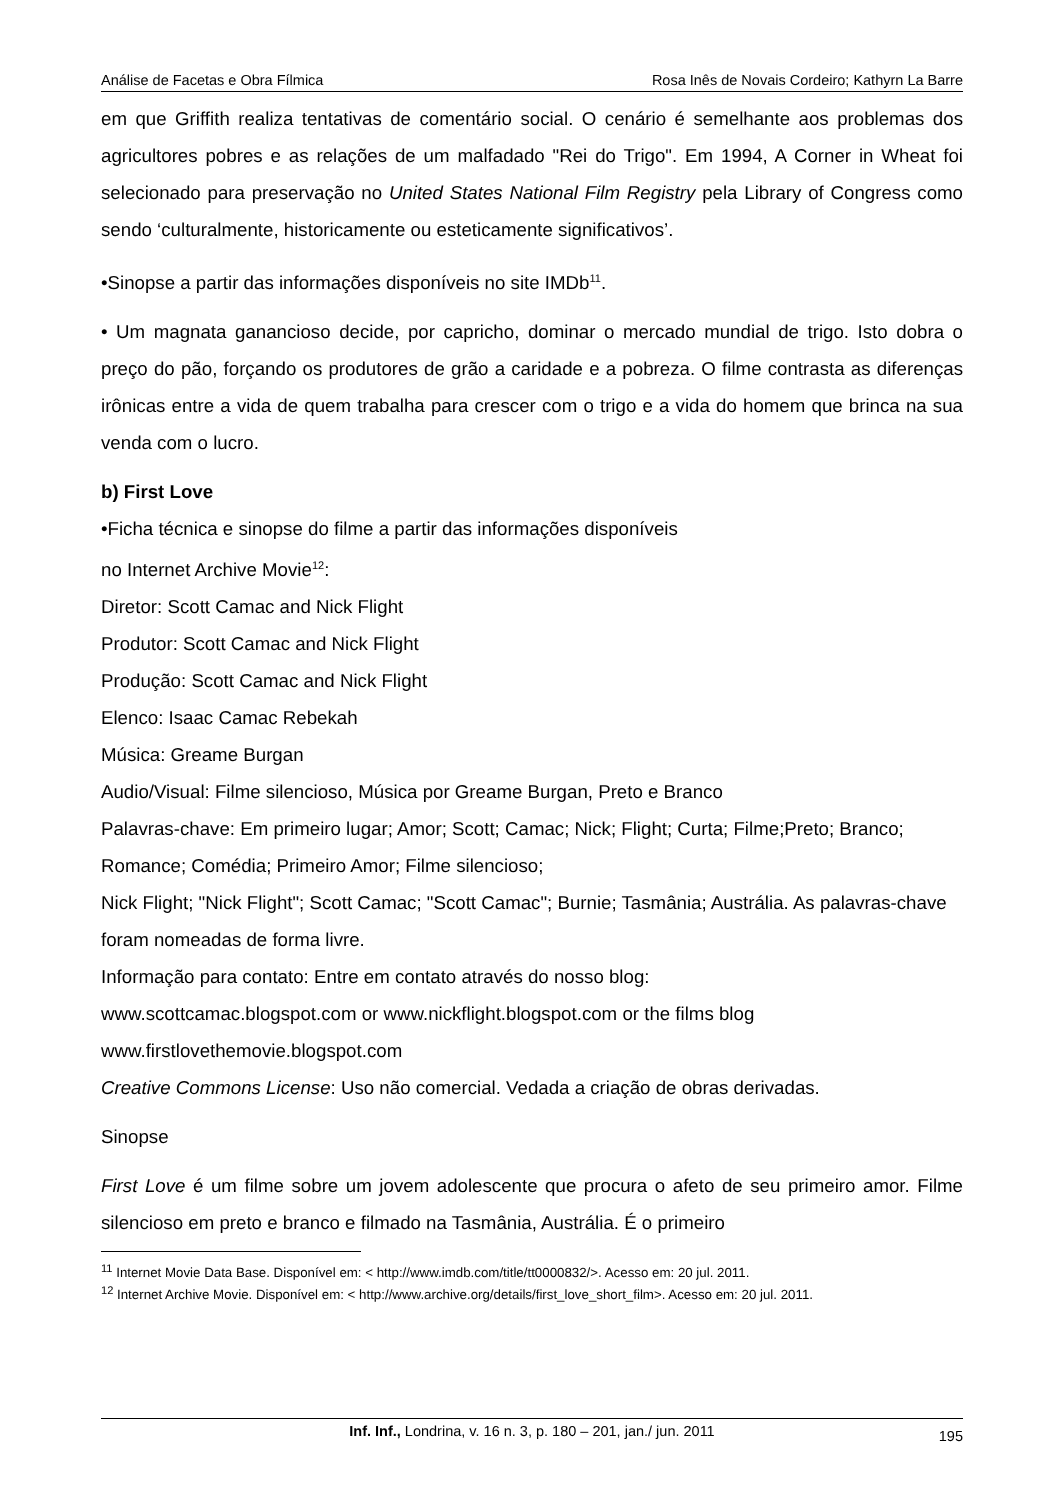Análise de Facetas e Obra Fílmica Rosa Inês de Novais Cordeiro; Kathyrn La Barre
em que Griffith realiza tentativas de comentário social. O cenário é semelhante aos problemas dos agricultores pobres e as relações de um malfadado "Rei do Trigo". Em 1994, A Corner in Wheat foi selecionado para preservação no United States National Film Registry pela Library of Congress como sendo ‘culturalmente, historicamente ou esteticamente significativos’.
•Sinopse a partir das informações disponíveis no site IMDb<sup>11</sup>.
• Um magnata ganancioso decide, por capricho, dominar o mercado mundial de trigo. Isto dobra o preço do pão, forçando os produtores de grão a caridade e a pobreza. O filme contrasta as diferenças irônicas entre a vida de quem trabalha para crescer com o trigo e a vida do homem que brinca na sua venda com o lucro.
b) First Love
•Ficha técnica e sinopse do filme a partir das informações disponíveis
no Internet Archive Movie<sup>12</sup>:
Diretor: Scott Camac and Nick Flight
Produtor: Scott Camac and Nick Flight
Produção: Scott Camac and Nick Flight
Elenco: Isaac Camac Rebekah
Música: Greame Burgan
Audio/Visual: Filme silencioso, Música por Greame Burgan, Preto e Branco
Palavras-chave: Em primeiro lugar; Amor; Scott; Camac; Nick; Flight; Curta; Filme;Preto; Branco; Romance; Comédia; Primeiro Amor; Filme silencioso;
Nick Flight; "Nick Flight"; Scott Camac; "Scott Camac"; Burnie; Tasmânia; Austrália. As palavras-chave foram nomeadas de forma livre.
Informação para contato: Entre em contato através do nosso blog:
www.scottcamac.blogspot.com or www.nickflight.blogspot.com or the films blog
www.firstlovethemovie.blogspot.com
Creative Commons License: Uso não comercial. Vedada a criação de obras derivadas.
Sinopse
First Love é um filme sobre um jovem adolescente que procura o afeto de seu primeiro amor. Filme silencioso em preto e branco e filmado na Tasmânia, Austrália. É o primeiro
<sup>11</sup> Internet Movie Data Base. Disponível em: < http://www.imdb.com/title/tt0000832/>. Acesso em: 20 jul. 2011.
<sup>12</sup> Internet Archive Movie. Disponível em: < http://www.archive.org/details/first_love_short_film>. Acesso em: 20 jul. 2011.
Inf. Inf., Londrina, v. 16 n. 3, p. 180 – 201, jan./ jun. 2011
195